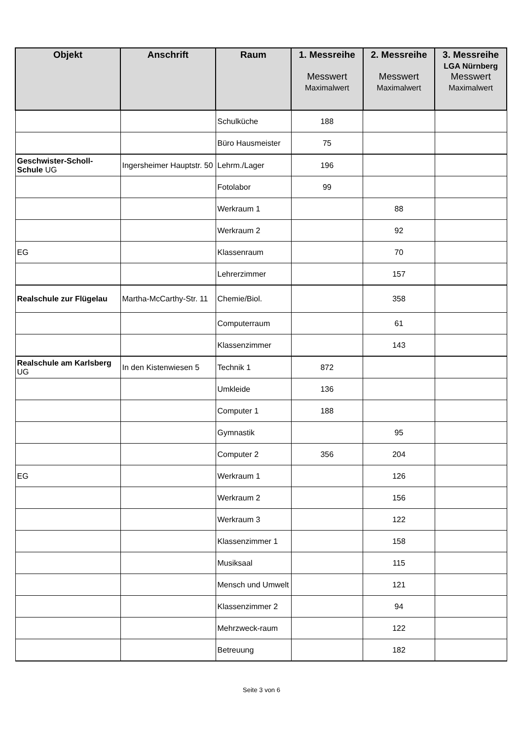| Objekt | Anschrift | Raum | 1. Messreihe Messwert Maximalwert | 2. Messreihe Messwert Maximalwert | 3. Messreihe LGA Nürnberg Messwert Maximalwert |
| --- | --- | --- | --- | --- | --- |
| | | Schulküche | 188 | | |
| | | Büro Hausmeister | 75 | | |
| Geschwister-Scholl-Schule UG | Ingersheimer Hauptstr. 50 | Lehrm./Lager | 196 | | |
| | | Fotolabor | 99 | | |
| | | Werkraum 1 | | 88 | |
| | | Werkraum 2 | | 92 | |
| EG | | Klassenraum | | 70 | |
| | | Lehrerzimmer | | 157 | |
| Realschule zur Flügelau | Martha-McCarthy-Str. 11 | Chemie/Biol. | | 358 | |
| | | Computerraum | | 61 | |
| | | Klassenzimmer | | 143 | |
| Realschule am Karlsberg UG | In den Kistenwiesen 5 | Technik 1 | 872 | | |
| | | Umkleide | 136 | | |
| | | Computer 1 | 188 | | |
| | | Gymnastik | | 95 | |
| | | Computer 2 | 356 | 204 | |
| EG | | Werkraum 1 | | 126 | |
| | | Werkraum 2 | | 156 | |
| | | Werkraum 3 | | 122 | |
| | | Klassenzimmer 1 | | 158 | |
| | | Musiksaal | | 115 | |
| | | Mensch und Umwelt | | 121 | |
| | | Klassenzimmer 2 | | 94 | |
| | | Mehrzweck-raum | | 122 | |
| | | Betreuung | | 182 | |
Seite 3 von 6